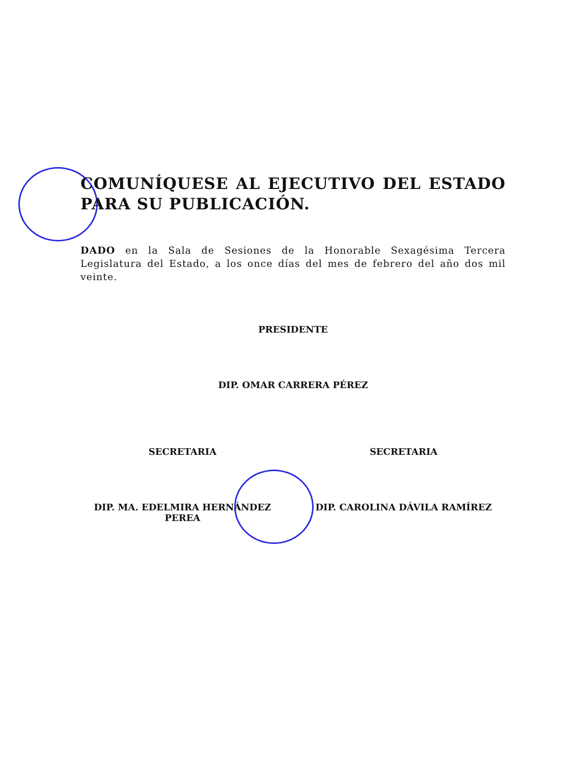COMUNÍQUESE AL EJECUTIVO DEL ESTADO PARA SU PUBLICACIÓN.
DADO en la Sala de Sesiones de la Honorable Sexagésima Tercera Legislatura del Estado, a los once días del mes de febrero del año dos mil veinte.
PRESIDENTE
DIP. OMAR CARRERA PÉREZ
SECRETARIA
DIP. MA. EDELMIRA HERNÁNDEZ PEREA
SECRETARIA
DIP. CAROLINA DÁVILA RAMÍREZ